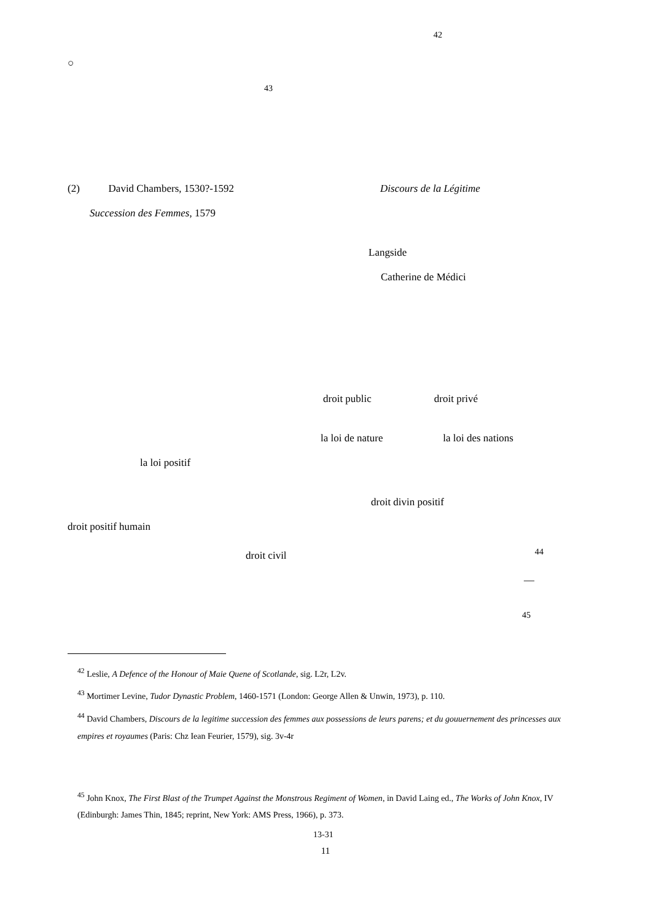<sup>42</sup>
○
<sup>43</sup>
(2) David Chambers, 1530?-1592 Discours de la Légitime
Succession des Femmes, 1579
Langside
Catherine de Médici
droit public droit privé
la loi de nature la loi des nations
la loi positif
droit divin positif
droit positif humain
droit civil <sup>44</sup>
—
<sup>45</sup>
<sup>42</sup> Leslie, A Defence of the Honour of Maie Quene of Scotlande, sig. L2r, L2v.
<sup>43</sup> Mortimer Levine, Tudor Dynastic Problem, 1460-1571 (London: George Allen & Unwin, 1973), p. 110.
<sup>44</sup> David Chambers, Discours de la legitime succession des femmes aux possessions de leurs parens; et du gouuernement des princesses aux empires et royaumes (Paris: Chz Iean Feurier, 1579), sig. 3v-4r
<sup>45</sup> John Knox, The First Blast of the Trumpet Against the Monstrous Regiment of Women, in David Laing ed., The Works of John Knox, IV (Edinburgh: James Thin, 1845; reprint, New York: AMS Press, 1966), p. 373.
13-31
11